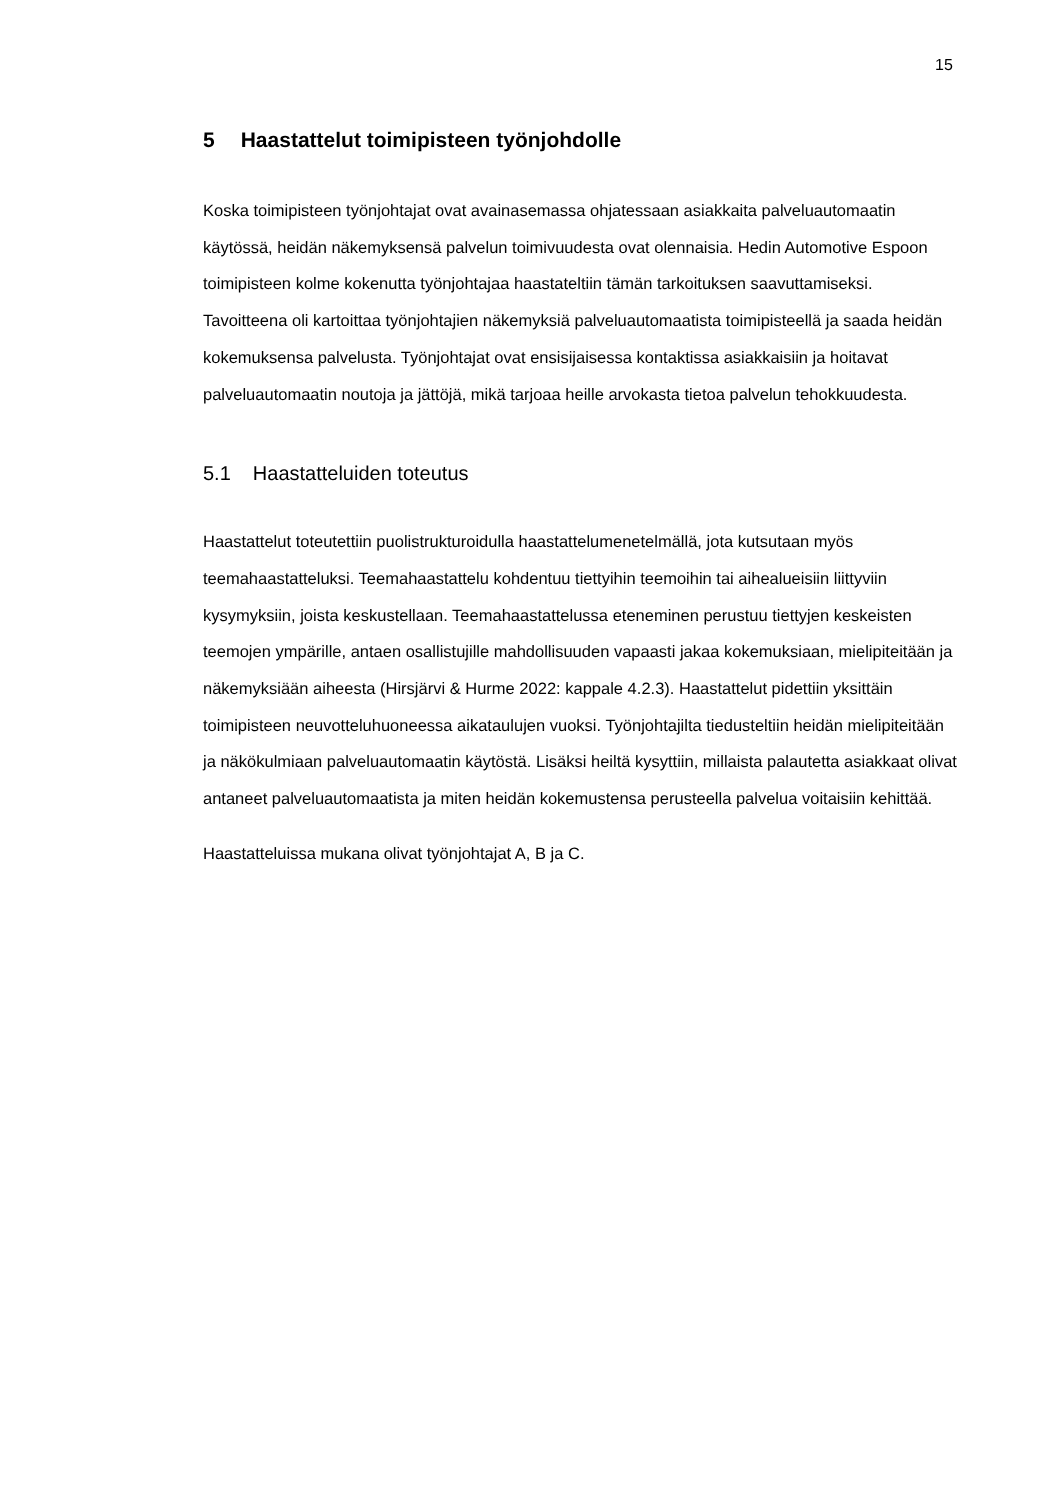15
5 Haastattelut toimipisteen työnjohdolle
Koska toimipisteen työnjohtajat ovat avainasemassa ohjatessaan asiakkaita palveluautomaatin käytössä, heidän näkemyksensä palvelun toimivuudesta ovat olennaisia. Hedin Automotive Espoon toimipisteen kolme kokenutta työnjohtajaa haastateltiin tämän tarkoituksen saavuttamiseksi. Tavoitteena oli kartoittaa työnjohtajien näkemyksiä palveluautomaatista toimipisteellä ja saada heidän kokemuksensa palvelusta. Työnjohtajat ovat ensisijaisessa kontaktissa asiakkaisiin ja hoitavat palveluautomaatin noutoja ja jättöjä, mikä tarjoaa heille arvokasta tietoa palvelun tehokkuudesta.
5.1 Haastatteluiden toteutus
Haastattelut toteutettiin puolistrukturoidulla haastattelumenetelmällä, jota kutsutaan myös teemahaastatteluksi. Teemahaastattelu kohdentuu tiettyihin teemoihin tai aihealueisiin liittyviin kysymyksiin, joista keskustellaan. Teemahaastattelussa eteneminen perustuu tiettyjen keskeisten teemojen ympärille, antaen osallistujille mahdollisuuden vapaasti jakaa kokemuksiaan, mielipiteitään ja näkemyksiään aiheesta (Hirsjärvi & Hurme 2022: kappale 4.2.3). Haastattelut pidettiin yksittäin toimipisteen neuvotteluhuoneessa aikataulujen vuoksi. Työnjohtajilta tiedusteltiin heidän mielipiteitään ja näkökulmiaan palveluautomaatin käytöstä. Lisäksi heiltä kysyttiin, millaista palautetta asiakkaat olivat antaneet palveluautomaatista ja miten heidän kokemustensa perusteella palvelua voitaisiin kehittää.
Haastatteluissa mukana olivat työnjohtajat A, B ja C.